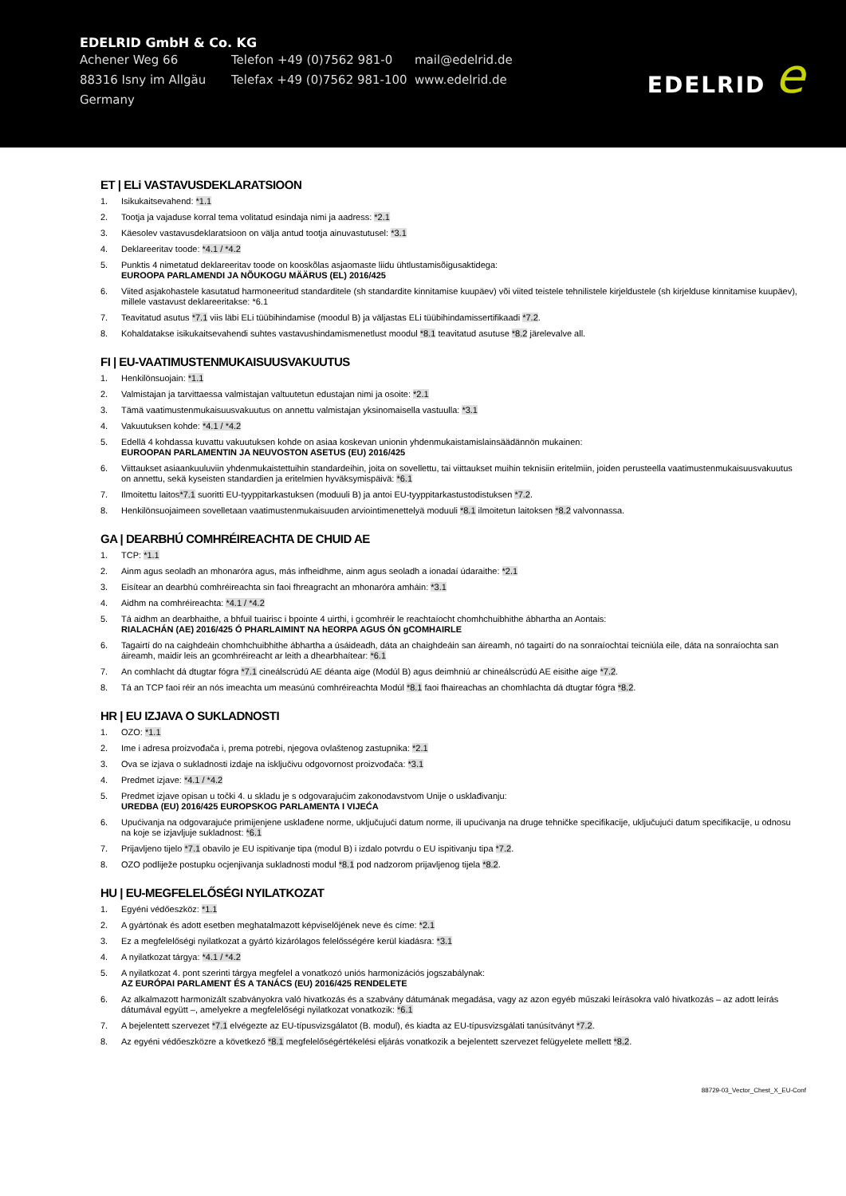EDELRID GmbH & Co. KG
Achener Weg 66 Telefon +49 (0)7562 981-0 mail@edelrid.de
88316 Isny im Allgäu Telefax +49 (0)7562 981-100
www.edelrid.de
Germany
EDELRID e
ET | ELi VASTAVUSDEKLARATSIOON
1. Isikukaitsevahend: *1.1
2. Tootja ja vajaduse korral tema volitatud esindaja nimi ja aadress: *2.1
3. Käesolev vastavusdeklaratsioon on välja antud tootja ainuvastutusel: *3.1
4. Deklareeritav toode: *4.1 / *4.2
5. Punktis 4 nimetatud deklareeritav toode on kooskõlas asjaomaste liidu ühtlustamisõigusaktidega:
EUROOPA PARLAMENDI JA NÕUKOGU MÄÄRUS (EL) 2016/425
6. Viited asjakohastele kasutatud harmoneeritud standarditele (sh standardite kinnitamise kuupäev) või viited teistele tehnilistele kirjeldustele (sh kirjelduse kinnitamise kuupäev), millele vastavust deklareeritakse: *6.1
7. Teavitatud asutus *7.1 viis läbi ELi tüübihindamise (moodul B) ja väljastas ELi tüübihindamissertifikaadi *7.2.
8. Kohaldatakse isikukaitsevahendi suhtes vastavushindamismenetlust moodul *8.1 teavitatud asutuse *8.2 järelevalve all.
FI | EU-VAATIMUSTENMUKAISUUSVAKUUTUS
1. Henkilönsuojain: *1.1
2. Valmistajan ja tarvittaessa valmistajan valtuutetun edustajan nimi ja osoite: *2.1
3. Tämä vaatimustenmukaisuusvakuutus on annettu valmistajan yksinomaisella vastuulla: *3.1
4. Vakuutuksen kohde: *4.1 / *4.2
5. Edellä 4 kohdassa kuvattu vakuutuksen kohde on asiaa koskevan unionin yhdenmukaistamislainsäädännön mukainen:
EUROOPAN PARLAMENTIN JA NEUVOSTON ASETUS (EU) 2016/425
6. Viittaukset asiaankuuluviin yhdenmukaistettuihin standardeihin, joita on sovellettu, tai viittaukset muihin teknisiin eritelmiin, joiden perusteella vaatimustenmukaisuusvakuutus on annettu, sekä kyseisten standardien ja eritelmien hyväksymispäivä: *6.1
7. Ilmoitettu laitos*7.1 suoritti EU-tyyppitarkastuksen (moduuli B) ja antoi EU-tyyppitarkastustodistuksen *7.2.
8. Henkilönsuojaimeen sovelletaan vaatimustenmukaisuuden arviointimenettelyä moduuli *8.1 ilmoitetun laitoksen *8.2 valvonnassa.
GA | DEARBHÚ COMHRÉIREACHTA DE CHUID AE
1. TCP: *1.1
2. Ainm agus seoladh an mhonaróra agus, más infheidhme, ainm agus seoladh a ionadaí údaraithe: *2.1
3. Eisítear an dearbhú comhréireachta sin faoi fhreagracht an mhonaróra amháin: *3.1
4. Aidhm na comhréireachta: *4.1 / *4.2
5. Tá aidhm an dearbhaithe, a bhfuil tuairisc i bpointe 4 uirthi, i gcomhréir le reachtaíocht chomhchuibhithe ábhartha an Aontais:
RIALACHÁN (AE) 2016/425 Ó PHARLAIMINT NA hEORPA AGUS ÓN gCOMHAIRLE
6. Tagairtí do na caighdeáin chomhchuibhithe ábhartha a úsáideadh, dáta an chaighdeáin san áireamh, nó tagairtí do na sonraíochtaí teicniúla eile, dáta na sonraíochta san áireamh, maidir leis an gcomhréireacht ar leith a dhearbhaítear: *6.1
7. An comhlacht dá dtugtar fógra *7.1 cineálscrúdú AE déanta aige (Modúl B) agus deimhniú ar chineálscrúdú AE eisithe aige *7.2.
8. Tá an TCP faoi réir an nós imeachta um measúnú comhréireachta Modúl *8.1 faoi fhaireachas an chomhlachta dá dtugtar fógra *8.2.
HR | EU IZJAVA O SUKLADNOSTI
1. OZO: *1.1
2. Ime i adresa proizvođača i, prema potrebi, njegova ovlaštenog zastupnika: *2.1
3. Ova se izjava o sukladnosti izdaje na isključivu odgovornost proizvođača: *3.1
4. Predmet izjave: *4.1 / *4.2
5. Predmet izjave opisan u točki 4. u skladu je s odgovarajućim zakonodavstvom Unije o usklađivanju:
UREDBA (EU) 2016/425 EUROPSKOG PARLAMENTA I VIJEĆA
6. Upućivanja na odgovarajuće primijenjene usklađene norme, uključujući datum norme, ili upućivanja na druge tehničke specifikacije, uključujući datum specifikacije, u odnosu na koje se izjavljuje sukladnost: *6.1
7. Prijavljeno tijelo *7.1 obavilo je EU ispitivanje tipa (modul B) i izdalo potvrdu o EU ispitivanju tipa *7.2.
8. OZO podliježe postupku ocjenjivanja sukladnosti modul *8.1 pod nadzorom prijavljenog tijela *8.2.
HU | EU-MEGFELELŐSÉGI NYILATKOZAT
1. Egyéni védőeszköz: *1.1
2. A gyártónak és adott esetben meghatalmazott képviselőjének neve és címe: *2.1
3. Ez a megfelelőségi nyilatkozat a gyártó kizárólagos felelősségére kerül kiadásra: *3.1
4. A nyilatkozat tárgya: *4.1 / *4.2
5. A nyilatkozat 4. pont szerinti tárgya megfelel a vonatkozó uniós harmonizációs jogszabálynak:
AZ EURÓPAI PARLAMENT ÉS A TANÁCS (EU) 2016/425 RENDELETE
6. Az alkalmazott harmonizált szabványokra való hivatkozás és a szabvány dátumának megadása, vagy az azon egyéb műszaki leírásokra való hivatkozás – az adott leírás dátumával együtt –, amelyekre a megfelelőségi nyilatkozat vonatkozik: *6.1
7. A bejelentett szervezet *7.1 elvégezte az EU-típusvizsgálatot (B. modul), és kiadta az EU-típusvizsgálati tanúsítványt *7.2.
8. Az egyéni védőeszközre a következő *8.1 megfelelőségértékelési eljárás vonatkozik a bejelentett szervezet felügyelete mellett *8.2.
88729-03_Vector_Chest_X_EU-Conf